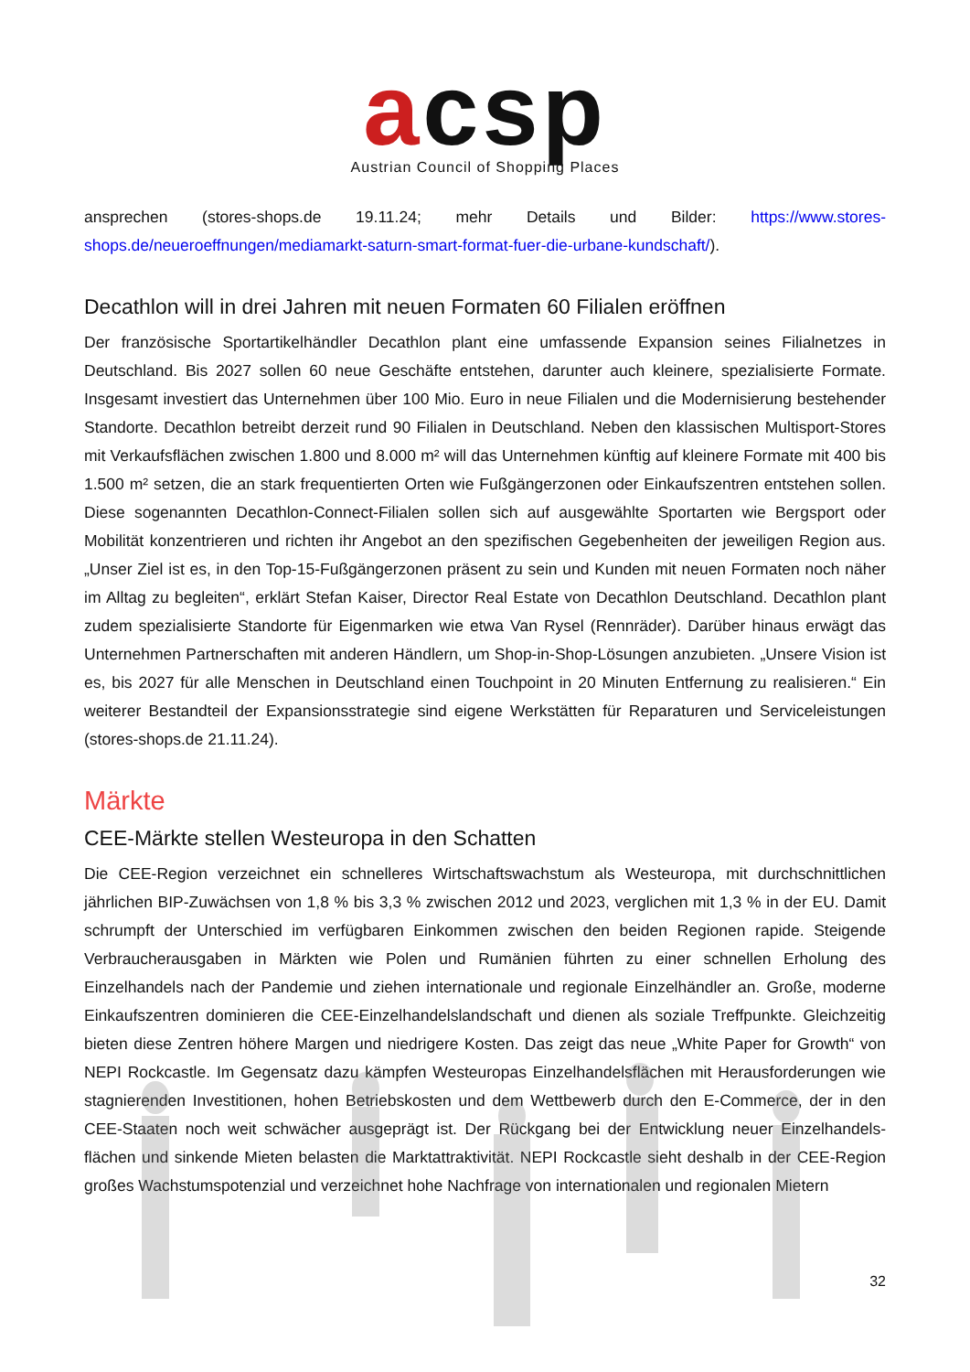acsp
Austrian Council of Shopping Places
ansprechen (stores-shops.de 19.11.24; mehr Details und Bilder: https://www.stores-shops.de/neueroeffnungen/mediamarkt-saturn-smart-format-fuer-die-urbane-kundschaft/).
Decathlon will in drei Jahren mit neuen Formaten 60 Filialen eröffnen
Der französische Sportartikelhändler Decathlon plant eine umfassende Expansion seines Filialnetzes in Deutschland. Bis 2027 sollen 60 neue Geschäfte entstehen, darunter auch kleinere, spezialisierte Formate. Insgesamt investiert das Unternehmen über 100 Mio. Euro in neue Filialen und die Modernisierung bestehender Standorte. Decathlon betreibt derzeit rund 90 Filialen in Deutschland. Neben den klassischen Multisport-Stores mit Verkaufsflächen zwischen 1.800 und 8.000 m² will das Unternehmen künftig auf kleinere Formate mit 400 bis 1.500 m² setzen, die an stark frequentierten Orten wie Fußgängerzonen oder Einkaufszentren entstehen sollen. Diese sogenannten Decathlon-Connect-Filialen sollen sich auf ausgewählte Sportarten wie Bergsport oder Mobilität konzentrieren und richten ihr Angebot an den spezifischen Gegebenheiten der jeweiligen Region aus. „Unser Ziel ist es, in den Top-15-Fußgängerzonen präsent zu sein und Kunden mit neuen Formaten noch näher im Alltag zu begleiten“, erklärt Stefan Kaiser, Director Real Estate von Decathlon Deutschland. Decathlon plant zudem spezialisierte Standorte für Eigenmarken wie etwa Van Rysel (Rennräder). Darüber hinaus erwägt das Unternehmen Partnerschaften mit anderen Händlern, um Shop-in-Shop-Lösungen anzubieten. „Unsere Vision ist es, bis 2027 für alle Menschen in Deutschland einen Touchpoint in 20 Minuten Entfernung zu realisieren.“ Ein weiterer Bestandteil der Expansionsstrategie sind eigene Werkstätten für Reparaturen und Serviceleistungen (stores-shops.de 21.11.24).
Märkte
CEE-Märkte stellen Westeuropa in den Schatten
Die CEE-Region verzeichnet ein schnelleres Wirtschaftswachstum als Westeuropa, mit durchschnittlichen jährlichen BIP-Zuwächsen von 1,8 % bis 3,3 % zwischen 2012 und 2023, verglichen mit 1,3 % in der EU. Damit schrumpft der Unterschied im verfügbaren Einkommen zwischen den beiden Regionen rapide. Steigende Verbraucherausgaben in Märkten wie Polen und Rumänien führten zu einer schnellen Erholung des Einzelhandels nach der Pandemie und ziehen internationale und regionale Einzelhändler an. Große, moderne Einkaufszentren dominieren die CEE-Einzelhandelslandschaft und dienen als soziale Treffpunkte. Gleichzeitig bieten diese Zentren höhere Margen und niedrigere Kosten. Das zeigt das neue „White Paper for Growth“ von NEPI Rockcastle. Im Gegensatz dazu kämpfen Westeuropas Einzelhandelsflächen mit Herausforderungen wie stagnierenden Investitionen, hohen Betriebskosten und dem Wettbewerb durch den E-Commerce, der in den CEE-Staaten noch weit schwächer ausgeprägt ist. Der Rückgang bei der Entwicklung neuer Einzelhandels-flächen und sinkende Mieten belasten die Marktattraktivität. NEPI Rockcastle sieht deshalb in der CEE-Region großes Wachstumspotenzial und verzeichnet hohe Nachfrage von internationalen und regionalen Mietern
32